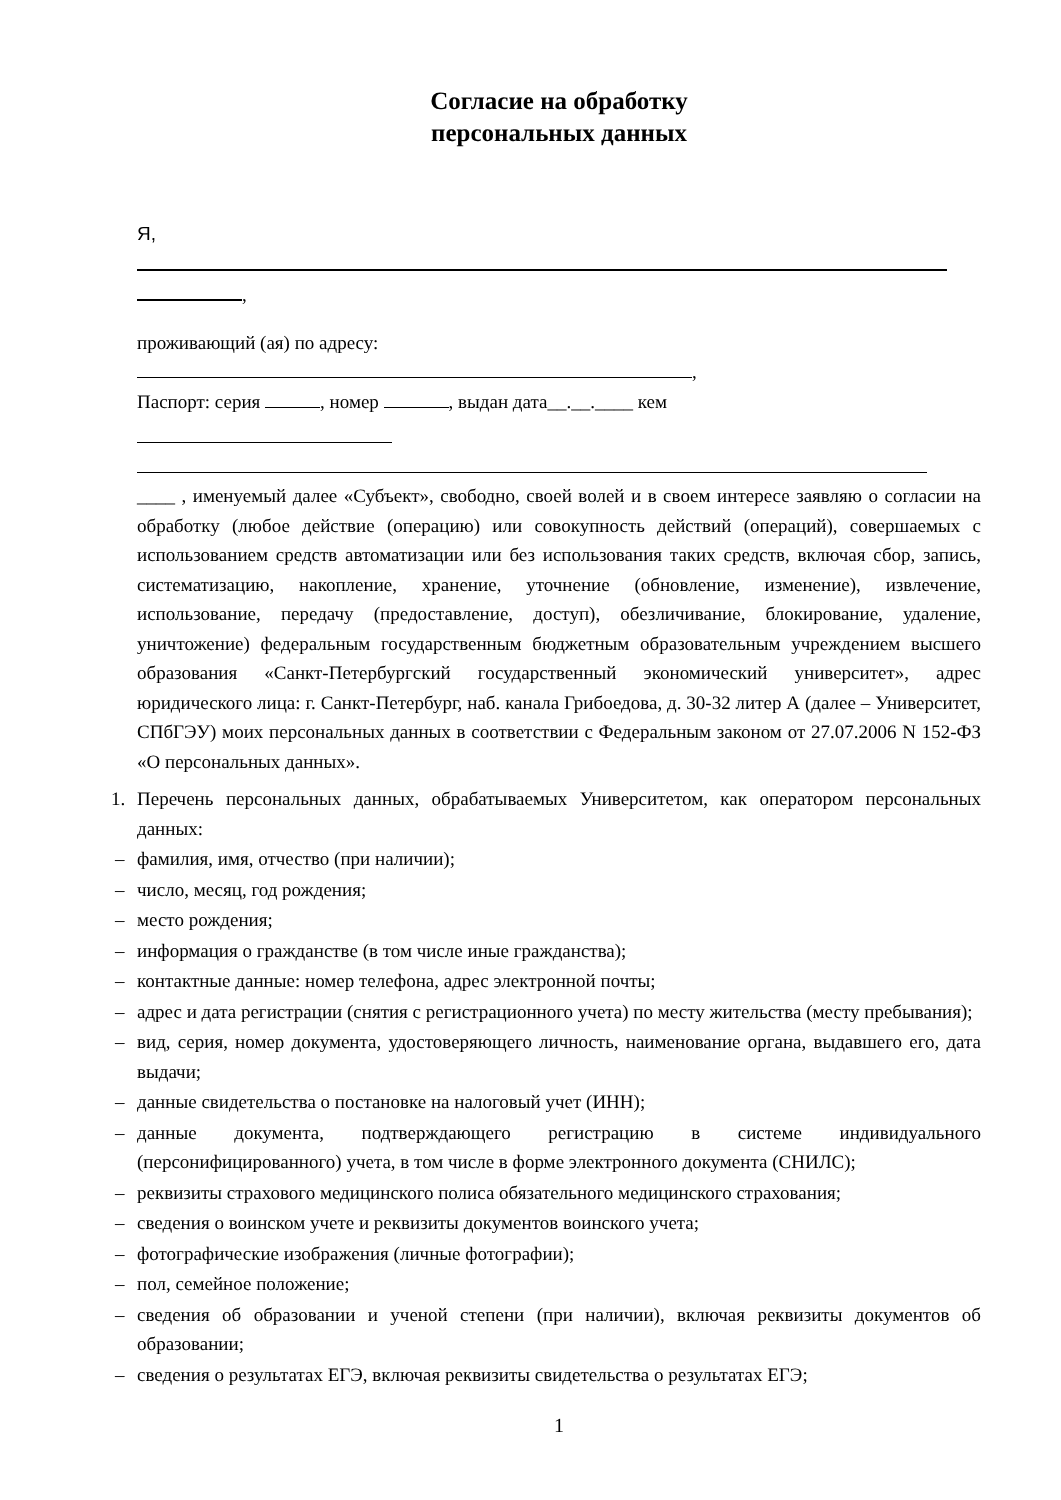Согласие на обработку
персональных данных
Я,
,
проживающий (ая) по адресу:
,
Паспорт: серия , номер , выдан дата__.__.____ кем
____ , именуемый далее «Субъект», свободно, своей волей и в своем интересе заявляю о согласии на обработку (любое действие (операцию) или совокупность действий (операций), совершаемых с использованием средств автоматизации или без использования таких средств, включая сбор, запись, систематизацию, накопление, хранение, уточнение (обновление, изменение), извлечение, использование, передачу (предоставление, доступ), обезличивание, блокирование, удаление, уничтожение) федеральным государственным бюджетным образовательным учреждением высшего образования «Санкт-Петербургский государственный экономический университет», адрес юридического лица: г. Санкт-Петербург, наб. канала Грибоедова, д. 30-32 литер А (далее – Университет, СПбГЭУ) моих персональных данных в соответствии с Федеральным законом от 27.07.2006 N 152-ФЗ «О персональных данных».
1. Перечень персональных данных, обрабатываемых Университетом, как оператором персональных данных:
– фамилия, имя, отчество (при наличии);
– число, месяц, год рождения;
– место рождения;
– информация о гражданстве (в том числе иные гражданства);
– контактные данные: номер телефона, адрес электронной почты;
– адрес и дата регистрации (снятия с регистрационного учета) по месту жительства (месту пребывания);
– вид, серия, номер документа, удостоверяющего личность, наименование органа, выдавшего его, дата выдачи;
– данные свидетельства о постановке на налоговый учет (ИНН);
– данные документа, подтверждающего регистрацию в системе индивидуального (персонифицированного) учета, в том числе в форме электронного документа (СНИЛС);
– реквизиты страхового медицинского полиса обязательного медицинского страхования;
– сведения о воинском учете и реквизиты документов воинского учета;
– фотографические изображения (личные фотографии);
– пол, семейное положение;
– сведения об образовании и ученой степени (при наличии), включая реквизиты документов об образовании;
– сведения о результатах ЕГЭ, включая реквизиты свидетельства о результатах ЕГЭ;
1